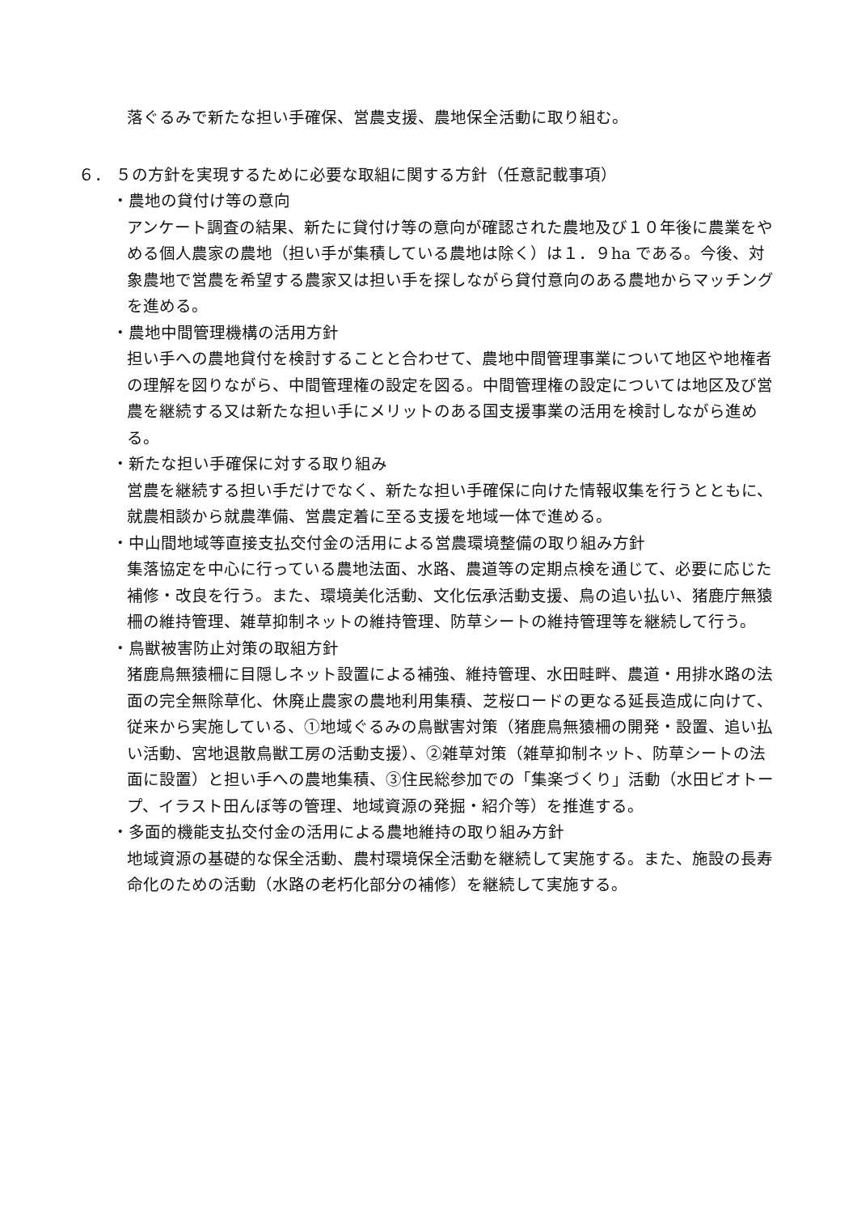落ぐるみで新たな担い手確保、営農支援、農地保全活動に取り組む。
６． ５の方針を実現するために必要な取組に関する方針（任意記載事項）
・農地の貸付け等の意向
アンケート調査の結果、新たに貸付け等の意向が確認された農地及び１０年後に農業をやめる個人農家の農地（担い手が集積している農地は除く）は１．９ha である。今後、対象農地で営農を希望する農家又は担い手を探しながら貸付意向のある農地からマッチングを進める。
・農地中間管理機構の活用方針
担い手への農地貸付を検討することと合わせて、農地中間管理事業について地区や地権者の理解を図りながら、中間管理権の設定を図る。中間管理権の設定については地区及び営農を継続する又は新たな担い手にメリットのある国支援事業の活用を検討しながら進める。
・新たな担い手確保に対する取り組み
営農を継続する担い手だけでなく、新たな担い手確保に向けた情報収集を行うとともに、就農相談から就農準備、営農定着に至る支援を地域一体で進める。
・中山間地域等直接支払交付金の活用による営農環境整備の取り組み方針
集落協定を中心に行っている農地法面、水路、農道等の定期点検を通じて、必要に応じた補修・改良を行う。また、環境美化活動、文化伝承活動支援、鳥の追い払い、猪鹿庁無猿柵の維持管理、雑草抑制ネットの維持管理、防草シートの維持管理等を継続して行う。
・鳥獣被害防止対策の取組方針
猪鹿鳥無猿柵に目隠しネット設置による補強、維持管理、水田畦畔、農道・用排水路の法面の完全無除草化、休廃止農家の農地利用集積、芝桜ロードの更なる延長造成に向けて、従来から実施している、①地域ぐるみの鳥獣害対策（猪鹿鳥無猿柵の開発・設置、追い払い活動、宮地退散鳥獣工房の活動支援）、②雑草対策（雑草抑制ネット、防草シートの法面に設置）と担い手への農地集積、③住民総参加での「集楽づくり」活動（水田ビオトープ、イラスト田んぼ等の管理、地域資源の発掘・紹介等）を推進する。
・多面的機能支払交付金の活用による農地維持の取り組み方針
地域資源の基礎的な保全活動、農村環境保全活動を継続して実施する。また、施設の長寿命化のための活動（水路の老朽化部分の補修）を継続して実施する。